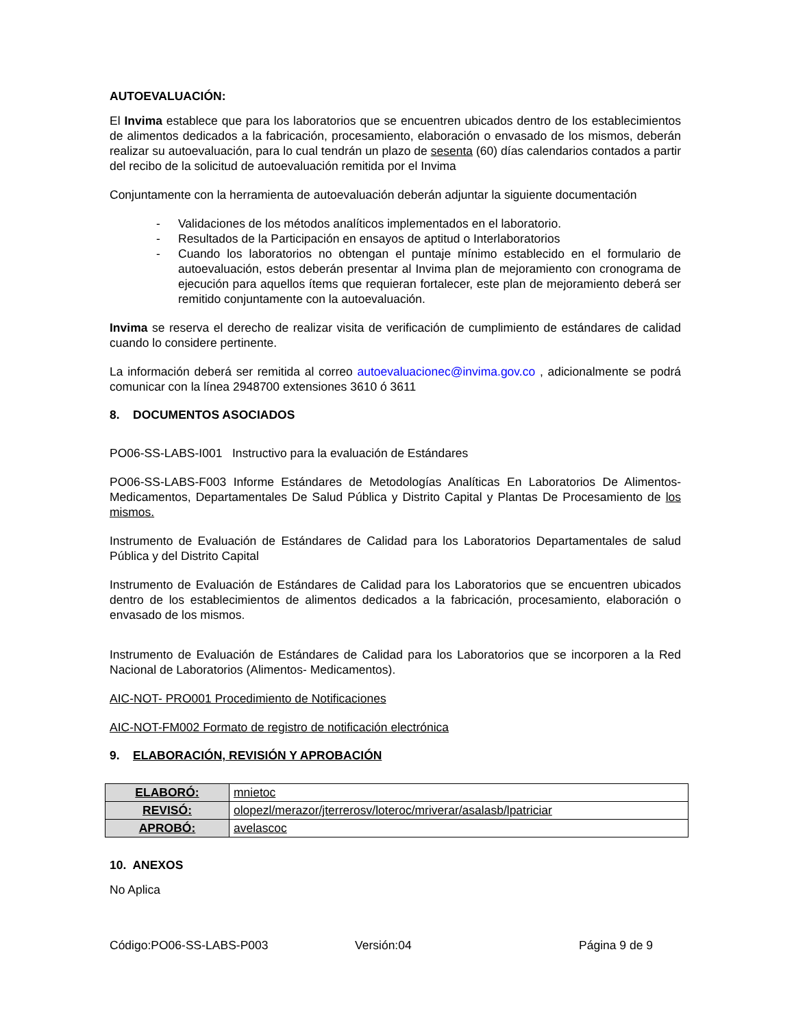AUTOEVALUACIÓN:
El Invima establece que para los laboratorios que se encuentren ubicados dentro de los establecimientos de alimentos dedicados a la fabricación, procesamiento, elaboración o envasado de los mismos, deberán realizar su autoevaluación, para lo cual tendrán un plazo de sesenta (60) días calendarios contados a partir del recibo de la solicitud de autoevaluación remitida por el Invima
Conjuntamente con la herramienta de autoevaluación deberán adjuntar la siguiente documentación
- Validaciones de los métodos analíticos implementados en el laboratorio.
- Resultados de la Participación en ensayos de aptitud o Interlaboratorios
- Cuando los laboratorios no obtengan el puntaje mínimo establecido en el formulario de autoevaluación, estos deberán presentar al Invima plan de mejoramiento con cronograma de ejecución para aquellos ítems que requieran fortalecer, este plan de mejoramiento deberá ser remitido conjuntamente con la autoevaluación.
Invima se reserva el derecho de realizar visita de verificación de cumplimiento de estándares de calidad cuando lo considere pertinente.
La información deberá ser remitida al correo autoevaluacionec@invima.gov.co , adicionalmente se podrá comunicar con la línea 2948700 extensiones 3610 ó 3611
8. DOCUMENTOS ASOCIADOS
PO06-SS-LABS-I001 Instructivo para la evaluación de Estándares
PO06-SS-LABS-F003 Informe Estándares de Metodologías Analíticas En Laboratorios De Alimentos- Medicamentos, Departamentales De Salud Pública y Distrito Capital y Plantas De Procesamiento de los mismos.
Instrumento de Evaluación de Estándares de Calidad para los Laboratorios Departamentales de salud Pública y del Distrito Capital
Instrumento de Evaluación de Estándares de Calidad para los Laboratorios que se encuentren ubicados dentro de los establecimientos de alimentos dedicados a la fabricación, procesamiento, elaboración o envasado de los mismos.
Instrumento de Evaluación de Estándares de Calidad para los Laboratorios que se incorporen a la Red Nacional de Laboratorios (Alimentos- Medicamentos).
AIC-NOT- PRO001 Procedimiento de Notificaciones
AIC-NOT-FM002 Formato de registro de notificación electrónica
9. ELABORACIÓN, REVISIÓN Y APROBACIÓN
| ELABORÓ: | mnietoc |
| REVISÓ: | olopezl/merazor/jterrerosv/loteroc/mriverar/asalasb/lpatriciar |
| APROBÓ: | avelascoc |
10. ANEXOS
No Aplica
Código:PO06-SS-LABS-P003 Versión:04 Página 9 de 9